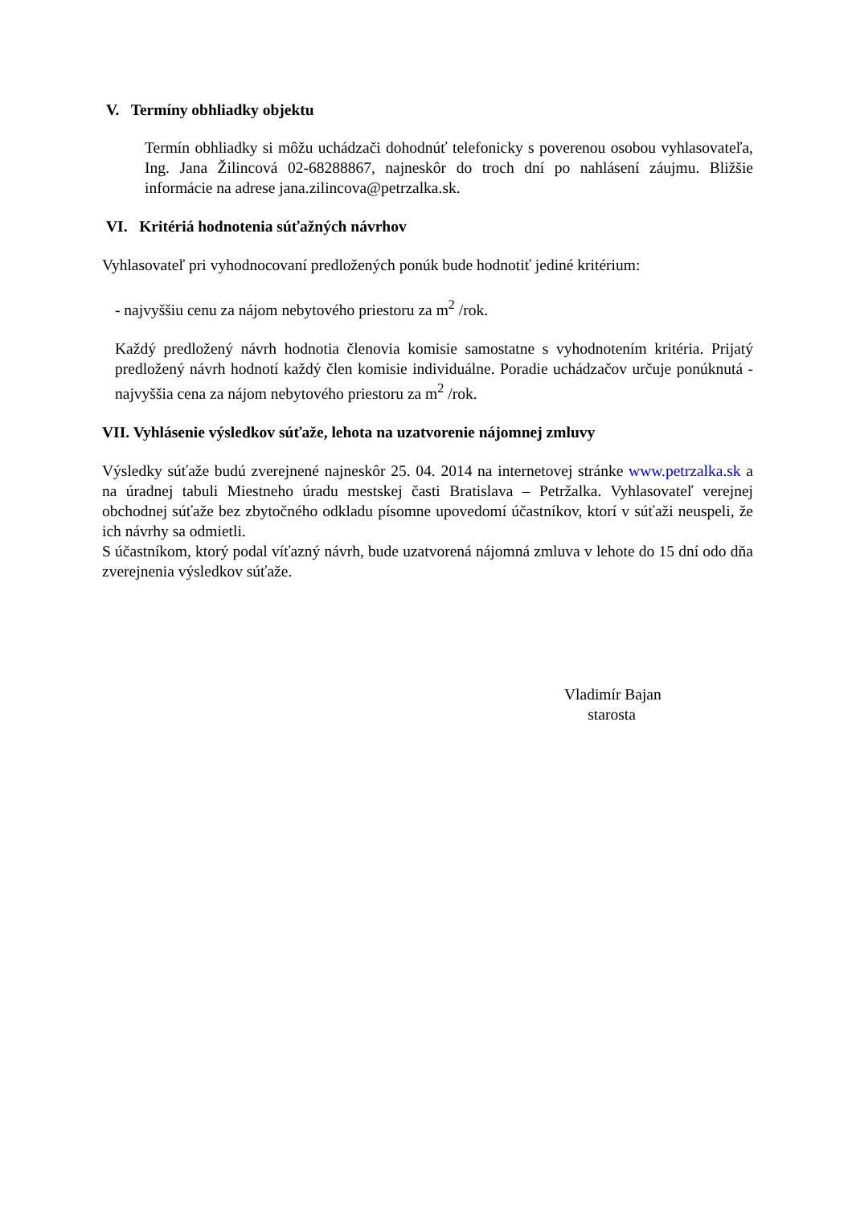V. Termíny obhliadky objektu
Termín obhliadky si môžu uchádzači dohodnúť telefonicky s poverenou osobou vyhlasovateľa, Ing. Jana Žilincová 02-68288867, najneskôr do troch dní po nahlásení záujmu. Bližšie informácie na adrese jana.zilincova@petrzalka.sk.
VI. Kritériá hodnotenia súťažných návrhov
Vyhlasovateľ pri vyhodnocovaní predložených ponúk bude hodnotiť jediné kritérium:
- najvyššiu cenu za nájom nebytového priestoru za m<sup>2</sup> /rok.
Každý predložený návrh hodnotia členovia komisie samostatne s vyhodnotením kritéria. Prijatý predložený návrh hodnotí každý člen komisie individuálne. Poradie uchádzačov určuje ponúknutá - najvyššia cena za nájom nebytového priestoru za m<sup>2</sup> /rok.
VII. Vyhlásenie výsledkov súťaže, lehota na uzatvorenie nájomnej zmluvy
Výsledky súťaže budú zverejnené najneskôr 25. 04. 2014 na internetovej stránke www.petrzalka.sk a na úradnej tabuli Miestneho úradu mestskej časti Bratislava – Petržalka. Vyhlasovateľ verejnej obchodnej súťaže bez zbytočného odkladu písomne upovedomí účastníkov, ktorí v súťaži neuspeli, že ich návrhy sa odmietli.
S účastníkom, ktorý podal víťazný návrh, bude uzatvorená nájomná zmluva v lehote do 15 dní odo dňa zverejnenia výsledkov súťaže.
Vladimír Bajan
starosta